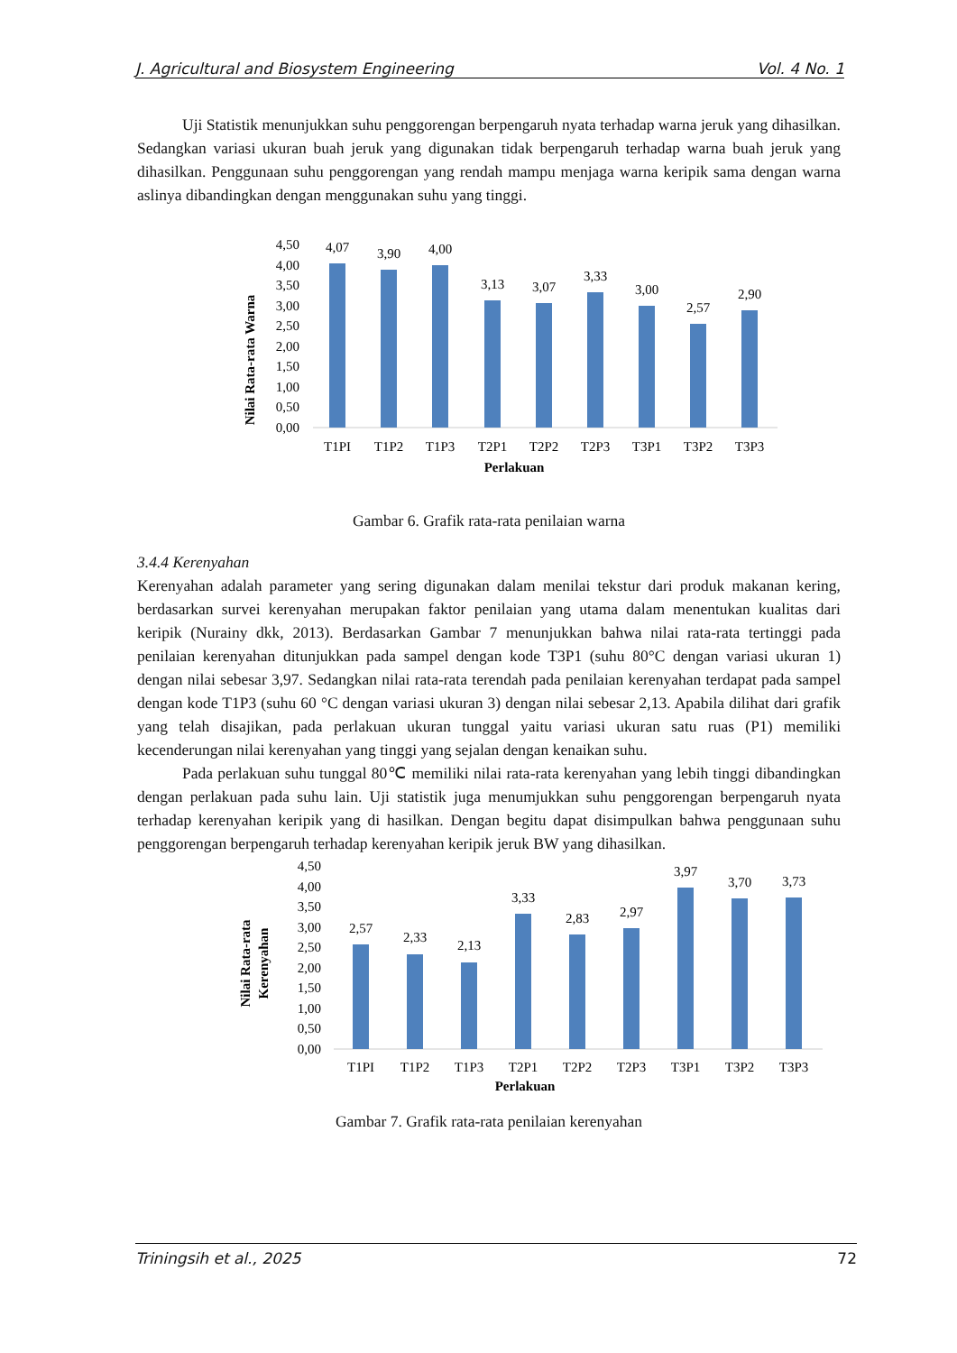J. Agricultural and Biosystem Engineering Vol. 4 No. 1
Uji Statistik menunjukkan suhu penggorengan berpengaruh nyata terhadap warna jeruk yang dihasilkan. Sedangkan variasi ukuran buah jeruk yang digunakan tidak berpengaruh terhadap warna buah jeruk yang dihasilkan. Penggunaan suhu penggorengan yang rendah mampu menjaga warna keripik sama dengan warna aslinya dibandingkan dengan menggunakan suhu yang tinggi.
Nilai Rata-rata Warna
4,50
4,00
3,50
3,00
2,50
2,00
1,50
1,00
0,50
0,00
4,07
3,90
4,00
3,13
3,07
3,33
3,00
2,57
2,90
T1PI
T1P2
T1P3
T2P1
T2P2
T2P3
T3P1
T3P2
T3P3
Perlakuan
Gambar 6. Grafik rata-rata penilaian warna
3.4.4 Kerenyahan
Kerenyahan adalah parameter yang sering digunakan dalam menilai tekstur dari produk makanan kering, berdasarkan survei kerenyahan merupakan faktor penilaian yang utama dalam menentukan kualitas dari keripik (Nurainy dkk, 2013). Berdasarkan Gambar 7 menunjukkan bahwa nilai rata-rata tertinggi pada penilaian kerenyahan ditunjukkan pada sampel dengan kode T3P1 (suhu 80°C dengan variasi ukuran 1) dengan nilai sebesar 3,97. Sedangkan nilai rata-rata terendah pada penilaian kerenyahan terdapat pada sampel dengan kode T1P3 (suhu 60 °C dengan variasi ukuran 3) dengan nilai sebesar 2,13. Apabila dilihat dari grafik yang telah disajikan, pada perlakuan ukuran tunggal yaitu variasi ukuran satu ruas (P1) memiliki kecenderungan nilai kerenyahan yang tinggi yang sejalan dengan kenaikan suhu.
Pada perlakuan suhu tunggal 80℃ memiliki nilai rata-rata kerenyahan yang lebih tinggi dibandingkan dengan perlakuan pada suhu lain. Uji statistik juga menumjukkan suhu penggorengan berpengaruh nyata terhadap kerenyahan keripik yang di hasilkan. Dengan begitu dapat disimpulkan bahwa penggunaan suhu penggorengan berpengaruh terhadap kerenyahan keripik jeruk BW yang dihasilkan.
Nilai Rata-rata
Kerenyahan
4,50
4,00
3,50
3,00
2,50
2,00
1,50
1,00
0,50
0,00
2,57
2,33
2,13
3,33
2,83
2,97
3,97
3,70
3,73
T1PI
T1P2
T1P3
T2P1
T2P2
T2P3
T3P1
T3P2
T3P3
Perlakuan
Gambar 7. Grafik rata-rata penilaian kerenyahan
Triningsih et al., 2025 72